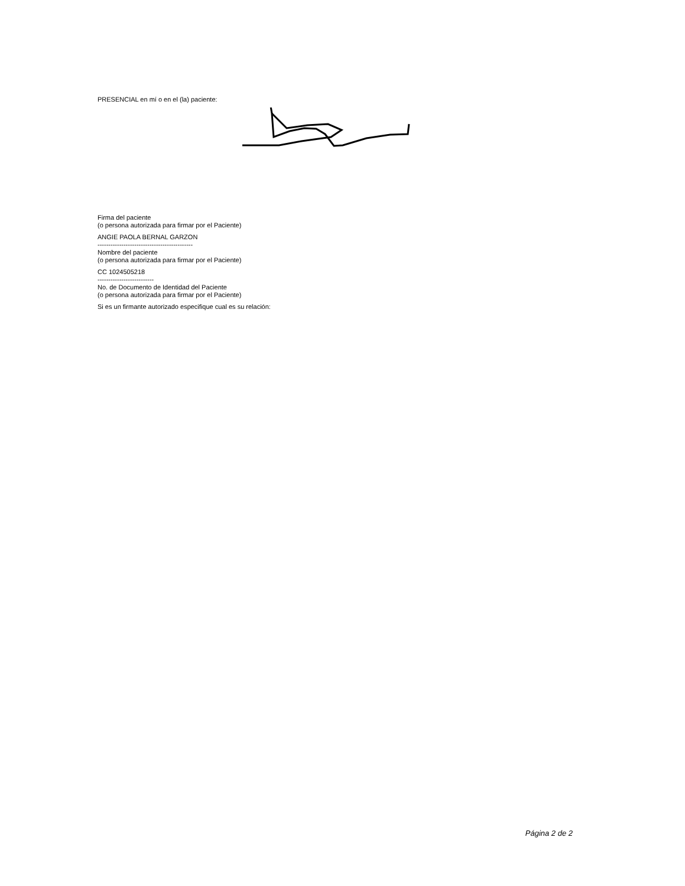PRESENCIAL en mí o en el (la) paciente:
Firma del paciente
(o persona autorizada para firmar por el Paciente)
ANGIE PAOLA BERNAL GARZON
--------------------------------------------
Nombre del paciente
(o persona autorizada para firmar por el Paciente)
CC 1024505218
--------------------------
No. de Documento de Identidad del Paciente
(o persona autorizada para firmar por el Paciente)
Si es un firmante autorizado especifique cual es su relación:
Página 2 de 2